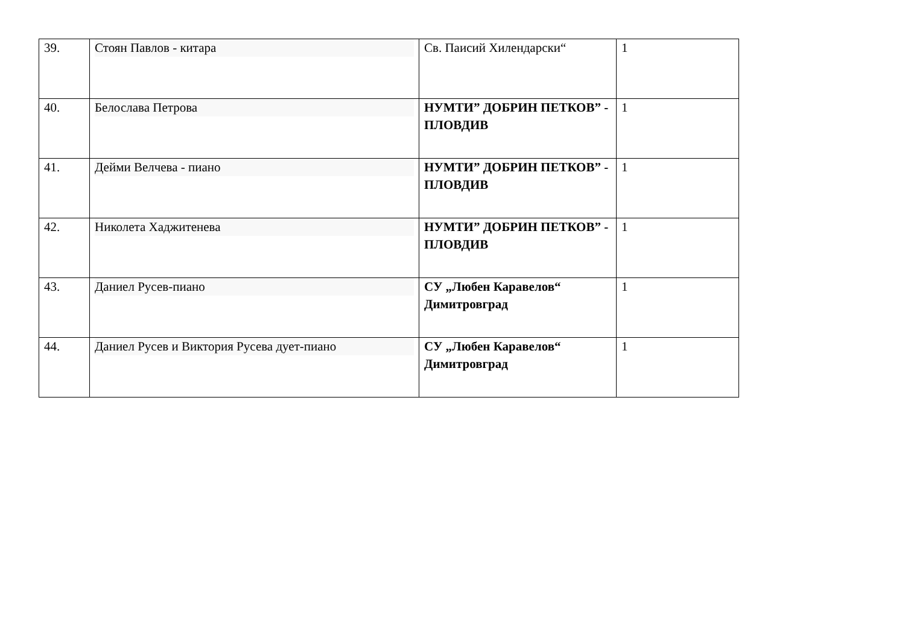| 39. | Стоян Павлов - китара | Св. Паисий Хилендарски“ | 1 |
| 40. | Белослава Петрова | НУМТИ” ДОБРИН ПЕТКОВ” - ПЛОВДИВ | 1 |
| 41. | Дейми Велчева - пиано | НУМТИ” ДОБРИН ПЕТКОВ” - ПЛОВДИВ | 1 |
| 42. | Николета Хаджитенева | НУМТИ” ДОБРИН ПЕТКОВ” - ПЛОВДИВ | 1 |
| 43. | Даниел Русев-пиано | СУ „Любен Каравелов“ Димитровград | 1 |
| 44. | Даниел Русев и Виктория Русева дует-пиано | СУ „Любен Каравелов“ Димитровград | 1 |